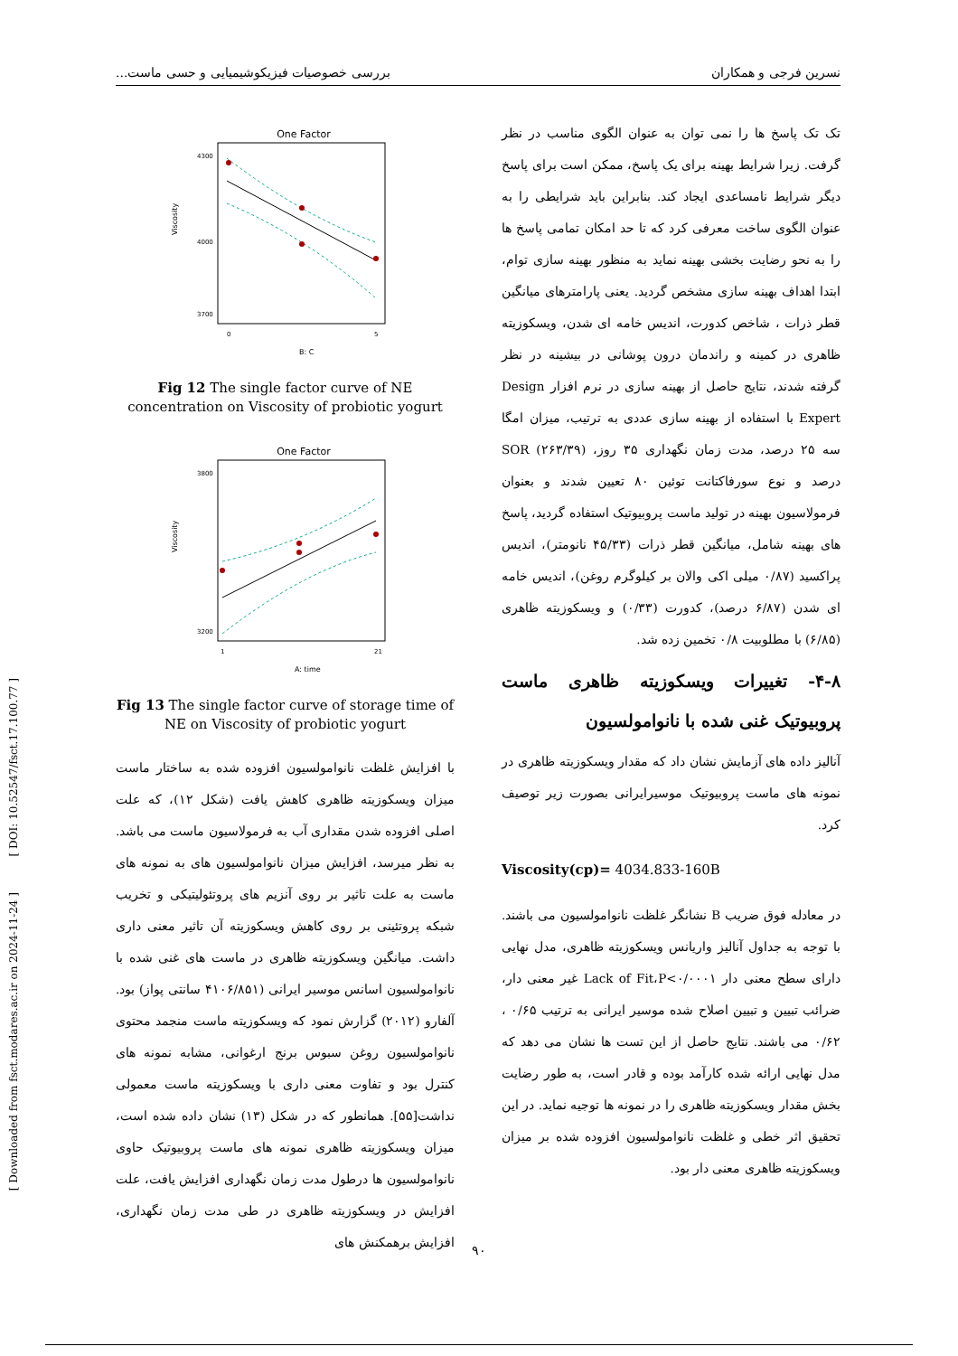[ DOI: 10.52547/fsct.17.100.77 ]
[ Downloaded from fsct.modares.ac.ir on 2024-11-24 ]
نسرین فرجی و همکاران بررسی خصوصیات فیزیکوشیمیایی و حسی ماست...
تک تک پاسخ ها را نمی توان به عنوان الگوی مناسب در نظر گرفت. زیرا شرایط بهینه برای یک پاسخ، ممکن است برای پاسخ دیگر شرایط نامساعدی ایجاد کند. بنابراین باید شرایطی را به عنوان الگوی ساخت معرفی کرد که تا حد امکان تمامی پاسخ ها را به نحو رضایت بخشی بهینه نماید به منظور بهینه سازی توام، ابتدا اهداف بهینه سازی مشخص گردید. یعنی پارامترهای میانگین قطر ذرات ، شاخص کدورت، اندیس خامه ای شدن، ویسکوزیته ظاهری در کمینه و راندمان درون پوشانی در بیشینه در نظر گرفته شدند، نتایج حاصل از بهینه سازی در نرم افزار Design Expert با استفاده از بهینه سازی عددی به ترتیب، میزان امگا سه ۲۵ درصد، مدت زمان نگهداری ۳۵ روز، SOR (۲۶۳/۳۹) درصد و نوع سورفاکتانت توئین ۸۰ تعیین شدند و بعنوان فرمولاسیون بهینه در تولید ماست پروبیوتیک استفاده گردید، پاسخ های بهینه شامل، میانگین قطر ذرات (۴۵/۳۳ نانومتر)، اندیس پراکسید (۰/۸۷ میلی اکی والان بر کیلوگرم روغن)، اندیس خامه ای شدن (۶/۸۷ درصد)، کدورت (۰/۳۳) و ویسکوزیته ظاهری (۶/۸۵) با مطلوبیت ۰/۸ تخمین زده شد.
۴-۸- تغییرات ویسکوزیته ظاهری ماست پروبیوتیک غنی شده با نانوامولسیون
آنالیز داده های آزمایش نشان داد که مقدار ویسکوزیته ظاهری در نمونه های ماست پروبیوتیک موسیرایرانی بصورت زیر توصیف کرد.
Viscosity(cp)= 4034.833-160B
در معادله فوق ضریب B نشانگر غلظت نانوامولسیون می باشند. با توجه به جداول آنالیز واریانس ویسکوزیته ظاهری، مدل نهایی دارای سطح معنی دار Lack of Fit،P<۰/۰۰۰۱ غیر معنی دار، ضرائب تبیین و تبیین اصلاح شده موسیر ایرانی به ترتیب ۰/۶۵ ، ۰/۶۲ می باشند. نتایج حاصل از این تست ها نشان می دهد که مدل نهایی ارائه شده کارآمد بوده و قادر است، به طور رضایت بخش مقدار ویسکوزیته ظاهری را در نمونه ها توجیه نماید. در این تحقیق اثر خطی و غلظت نانوامولسیون افزوده شده بر میزان ویسکوزیته ظاهری معنی دار بود.
One Factor
Viscosity
4300
4000
3700
0
5
B: C
Fig 12 The single factor curve of NE concentration on Viscosity of probiotic yogurt
One Factor
Viscosity
3800
3200
1
21
A: time
Fig 13 The single factor curve of storage time of NE on Viscosity of probiotic yogurt
با افزایش غلظت نانوامولسیون افزوده شده به ساختار ماست میزان ویسکوزیته ظاهری کاهش یافت (شکل ۱۲)، که علت اصلی افزوده شدن مقداری آب به فرمولاسیون ماست می باشد. به نظر میرسد، افزایش میزان نانوامولسیون های به نمونه های ماست به علت تاثیر بر روی آنزیم های پروتئولیتیکی و تخریب شبکه پروتئینی بر روی کاهش ویسکوزیته آن تاثیر معنی داری داشت. میانگین ویسکوزیته ظاهری در ماست های غنی شده با نانوامولسیون اسانس موسیر ایرانی (۴۱۰۶/۸۵۱ سانتی پواز) بود. آلفارو (۲۰۱۲) گزارش نمود که ویسکوزیته ماست منجمد محتوی نانوامولسیون روغن سبوس برنج ارغوانی، مشابه نمونه های کنترل بود و تفاوت معنی داری با ویسکوزیته ماست معمولی نداشت[۵۵]. همانطور که در شکل (۱۳) نشان داده شده است، میزان ویسکوزیته ظاهری نمونه های ماست پروبیوتیک حاوی نانوامولسیون ها درطول مدت زمان نگهداری افزایش یافت، علت افزایش در ویسکوزیته ظاهری در طی مدت زمان نگهداری، افزایش برهمکنش های
۹۰